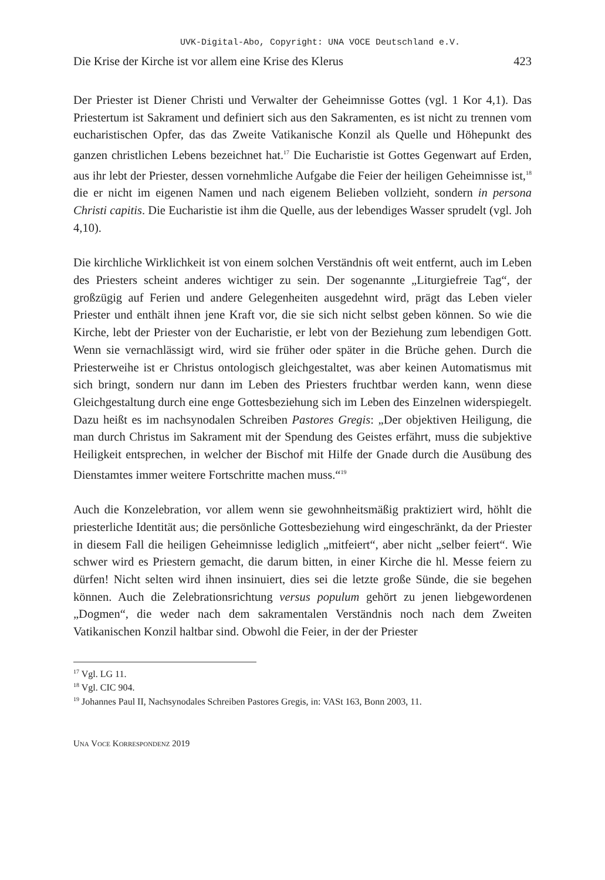UVK-Digital-Abo, Copyright: UNA VOCE Deutschland e.V.
Die Krise der Kirche ist vor allem eine Krise des Klerus 423
Der Priester ist Diener Christi und Verwalter der Geheimnisse Gottes (vgl. 1 Kor 4,1). Das Priestertum ist Sakrament und definiert sich aus den Sakramenten, es ist nicht zu trennen vom eucharistischen Opfer, das das Zweite Vatikanische Konzil als Quelle und Höhepunkt des ganzen christlichen Lebens bezeichnet hat.<sup>17</sup> Die Eucharistie ist Gottes Gegenwart auf Erden, aus ihr lebt der Priester, dessen vornehmliche Aufgabe die Feier der heiligen Geheimnisse ist,<sup>18</sup> die er nicht im eigenen Namen und nach eigenem Belieben vollzieht, sondern in persona Christi capitis. Die Eucharistie ist ihm die Quelle, aus der lebendiges Wasser sprudelt (vgl. Joh 4,10).
Die kirchliche Wirklichkeit ist von einem solchen Verständnis oft weit entfernt, auch im Leben des Priesters scheint anderes wichtiger zu sein. Der sogenannte „Liturgiefreie Tag“, der großzügig auf Ferien und andere Gelegenheiten ausgedehnt wird, prägt das Leben vieler Priester und enthält ihnen jene Kraft vor, die sie sich nicht selbst geben können. So wie die Kirche, lebt der Priester von der Eucharistie, er lebt von der Beziehung zum lebendigen Gott. Wenn sie vernachlässigt wird, wird sie früher oder später in die Brüche gehen. Durch die Priesterweihe ist er Christus ontologisch gleichgestaltet, was aber keinen Automatismus mit sich bringt, sondern nur dann im Leben des Priesters fruchtbar werden kann, wenn diese Gleichgestaltung durch eine enge Gottesbeziehung sich im Leben des Einzelnen widerspiegelt. Dazu heißt es im nachsynodalen Schreiben Pastores Gregis: „Der objektiven Heiligung, die man durch Christus im Sakrament mit der Spendung des Geistes erfährt, muss die subjektive Heiligkeit entsprechen, in welcher der Bischof mit Hilfe der Gnade durch die Ausübung des Dienstamtes immer weitere Fortschritte machen muss.“<sup>19</sup>
Auch die Konzelebration, vor allem wenn sie gewohnheitsmäßig praktiziert wird, höhlt die priesterliche Identität aus; die persönliche Gottesbeziehung wird eingeschränkt, da der Priester in diesem Fall die heiligen Geheimnisse lediglich „mitfeiert“, aber nicht „selber feiert“. Wie schwer wird es Priestern gemacht, die darum bitten, in einer Kirche die hl. Messe feiern zu dürfen! Nicht selten wird ihnen insinuiert, dies sei die letzte große Sünde, die sie begehen können. Auch die Zelebrationsrichtung versus populum gehört zu jenen liebgewordenen „Dogmen“, die weder nach dem sakramentalen Verständnis noch nach dem Zweiten Vatikanischen Konzil haltbar sind. Obwohl die Feier, in der der Priester
<sup>17</sup> Vgl. LG 11.
<sup>18</sup> Vgl. CIC 904.
<sup>19</sup> Johannes Paul II, Nachsynodales Schreiben Pastores Gregis, in: VASt 163, Bonn 2003, 11.
UNA VOCE KORRESPONDENZ 2019